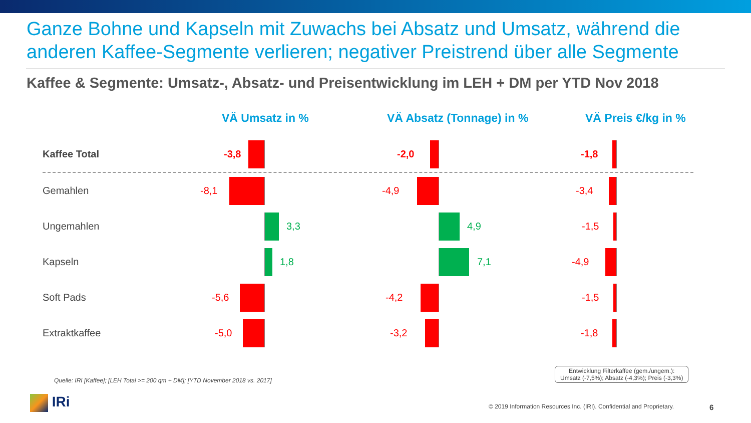Ganze Bohne und Kapseln mit Zuwachs bei Absatz und Umsatz, während die anderen Kaffee-Segmente verlieren; negativer Preistrend über alle Segmente
Kaffee & Segmente: Umsatz-, Absatz- und Preisentwicklung im LEH + DM per YTD Nov 2018
VÄ Umsatz in % VÄ Absatz (Tonnage) in % VÄ Preis €/kg in %
Kaffee Total
-3,8
-2,0
-1,8
Gemahlen
-8,1
-4,9
-3,4
Ungemahlen
3,3
4,9
-1,5
Kapseln
1,8
7,1
-4,9
Soft Pads
-5,6
-4,2
-1,5
Extraktkaffee
-5,0
-3,2
-1,8
Quelle: IRI [Kaffee]; [LEH Total >= 200 qm + DM]; [YTD November 2018 vs. 2017]
Entwicklung Filterkaffee (gem./ungem.):
Umsatz (-7,5%); Absatz (-4,3%); Preis (-3,3%)
IRi
© 2019 Information Resources Inc. (IRI). Confidential and Proprietary.
6